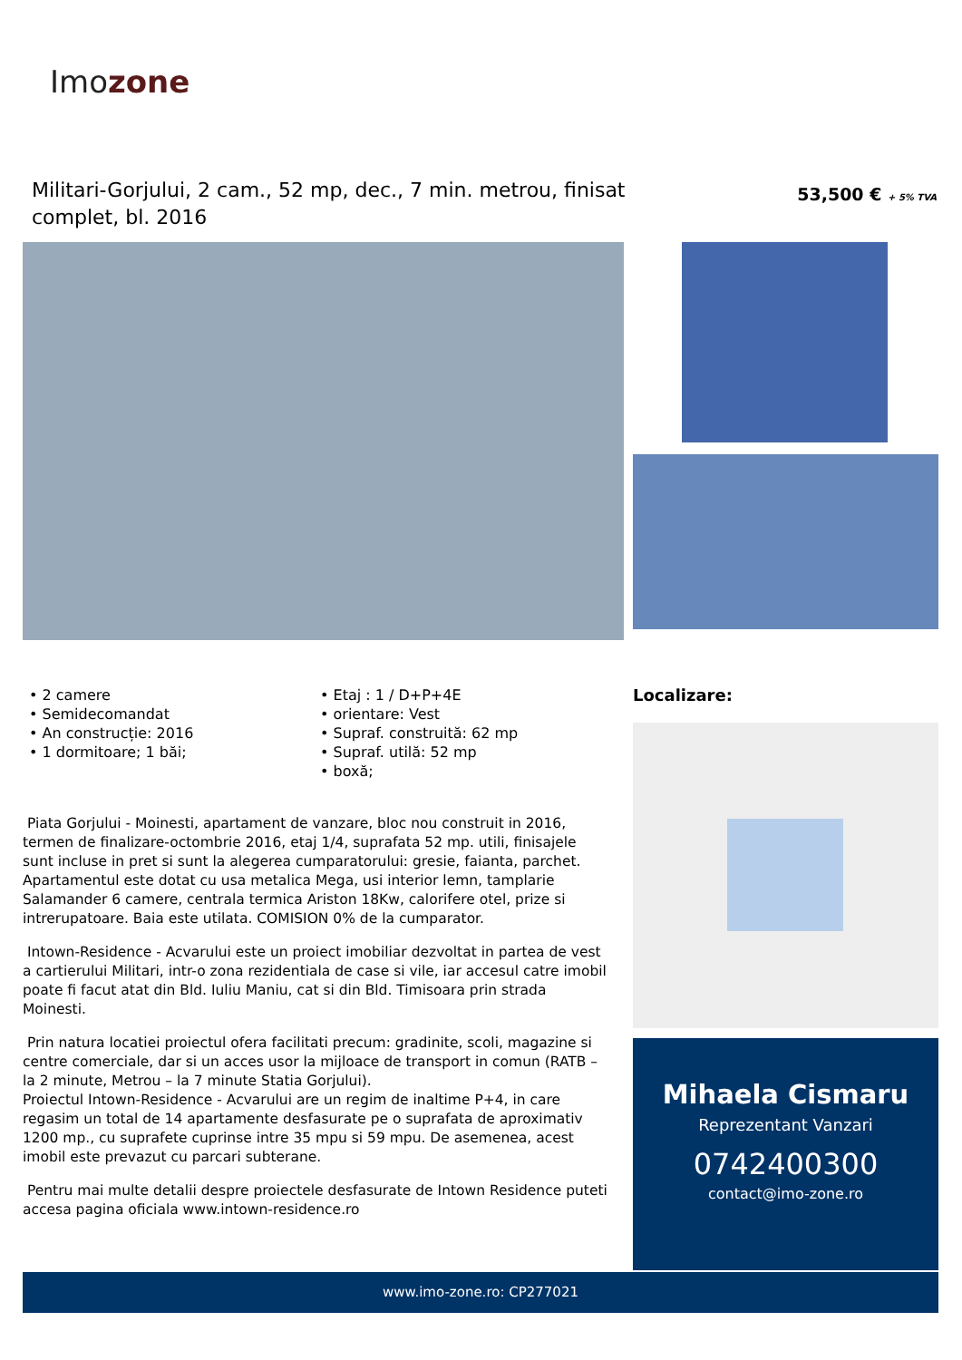Imozone
Militari-Gorjului, 2 cam., 52 mp, dec., 7 min. metrou, finisat complet, bl. 2016
53,500 € + 5% TVA
• 2 camere
• Semidecomandat
• An construcție: 2016
• 1 dormitoare; 1 băi;
• Etaj : 1 / D+P+4E
• orientare: Vest
• Supraf. construită: 62 mp
• Supraf. utilă: 52 mp
• boxă;
Piata Gorjului - Moinesti, apartament de vanzare, bloc nou construit in 2016, termen de finalizare-octombrie 2016, etaj 1/4, suprafata 52 mp. utili, finisajele sunt incluse in pret si sunt la alegerea cumparatorului: gresie, faianta, parchet. Apartamentul este dotat cu usa metalica Mega, usi interior lemn, tamplarie Salamander 6 camere, centrala termica Ariston 18Kw, calorifere otel, prize si intrerupatoare. Baia este utilata. COMISION 0% de la cumparator.
Intown-Residence - Acvarului este un proiect imobiliar dezvoltat in partea de vest a cartierului Militari, intr-o zona rezidentiala de case si vile, iar accesul catre imobil poate fi facut atat din Bld. Iuliu Maniu, cat si din Bld. Timisoara prin strada Moinesti.
Prin natura locatiei proiectul ofera facilitati precum: gradinite, scoli, magazine si centre comerciale, dar si un acces usor la mijloace de transport in comun (RATB – la 2 minute, Metrou – la 7 minute Statia Gorjului).
Proiectul Intown-Residence - Acvarului are un regim de inaltime P+4, in care regasim un total de 14 apartamente desfasurate pe o suprafata de aproximativ 1200 mp., cu suprafete cuprinse intre 35 mpu si 59 mpu. De asemenea, acest imobil este prevazut cu parcari subterane.
Pentru mai multe detalii despre proiectele desfasurate de Intown Residence puteti accesa pagina oficiala www.intown-residence.ro
Localizare:
Mihaela Cismaru
Reprezentant Vanzari
0742400300
contact@imo-zone.ro
www.imo-zone.ro: CP277021